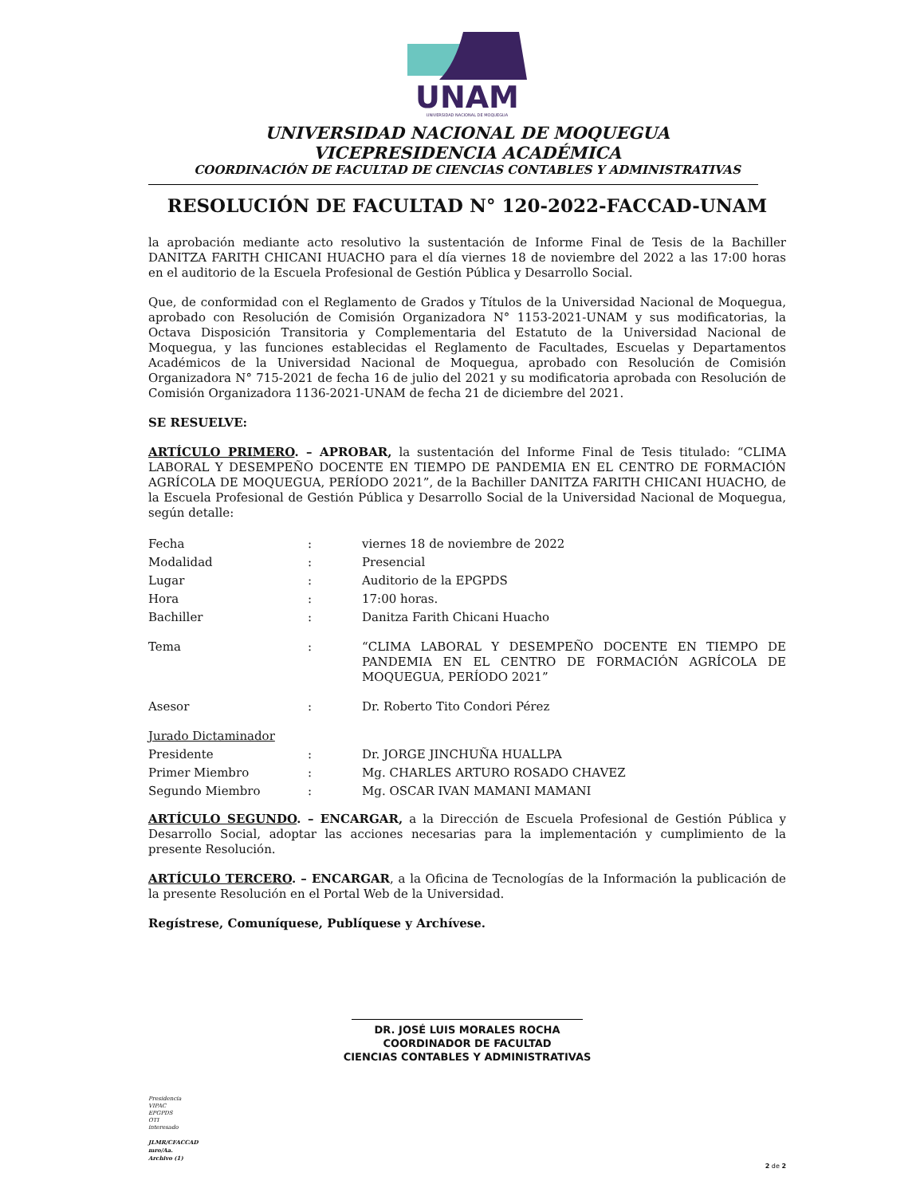UNAM
UNIVERSIDAD NACIONAL DE MOQUEGUA
UNIVERSIDAD NACIONAL DE MOQUEGUA
VICEPRESIDENCIA ACADÉMICA
COORDINACIÓN DE FACULTAD DE CIENCIAS CONTABLES Y ADMINISTRATIVAS
RESOLUCIÓN DE FACULTAD N° 120-2022-FACCAD-UNAM
la aprobación mediante acto resolutivo la sustentación de Informe Final de Tesis de la Bachiller DANITZA FARITH CHICANI HUACHO para el día viernes 18 de noviembre del 2022 a las 17:00 horas en el auditorio de la Escuela Profesional de Gestión Pública y Desarrollo Social.
Que, de conformidad con el Reglamento de Grados y Títulos de la Universidad Nacional de Moquegua, aprobado con Resolución de Comisión Organizadora N° 1153-2021-UNAM y sus modificatorias, la Octava Disposición Transitoria y Complementaria del Estatuto de la Universidad Nacional de Moquegua, y las funciones establecidas el Reglamento de Facultades, Escuelas y Departamentos Académicos de la Universidad Nacional de Moquegua, aprobado con Resolución de Comisión Organizadora N° 715-2021 de fecha 16 de julio del 2021 y su modificatoria aprobada con Resolución de Comisión Organizadora 1136-2021-UNAM de fecha 21 de diciembre del 2021.
SE RESUELVE:
ARTÍCULO PRIMERO. – APROBAR, la sustentación del Informe Final de Tesis titulado: “CLIMA LABORAL Y DESEMPEÑO DOCENTE EN TIEMPO DE PANDEMIA EN EL CENTRO DE FORMACIÓN AGRÍCOLA DE MOQUEGUA, PERÍODO 2021”, de la Bachiller DANITZA FARITH CHICANI HUACHO, de la Escuela Profesional de Gestión Pública y Desarrollo Social de la Universidad Nacional de Moquegua, según detalle:
| Fecha | : | viernes 18 de noviembre de 2022 |
| Modalidad | : | Presencial |
| Lugar | : | Auditorio de la EPGPDS |
| Hora | : | 17:00 horas. |
| Bachiller | : | Danitza Farith Chicani Huacho |
| Tema | : | “CLIMA LABORAL Y DESEMPEÑO DOCENTE EN TIEMPO DE PANDEMIA EN EL CENTRO DE FORMACIÓN AGRÍCOLA DE MOQUEGUA, PERÍODO 2021” |
| Asesor | : | Dr. Roberto Tito Condori Pérez |
| Jurado Dictaminador | | |
| Presidente | : | Dr. JORGE JINCHUÑA HUALLPA |
| Primer Miembro | : | Mg. CHARLES ARTURO ROSADO CHAVEZ |
| Segundo Miembro | : | Mg. OSCAR IVAN MAMANI MAMANI |
ARTÍCULO SEGUNDO. – ENCARGAR, a la Dirección de Escuela Profesional de Gestión Pública y Desarrollo Social, adoptar las acciones necesarias para la implementación y cumplimiento de la presente Resolución.
ARTÍCULO TERCERO. – ENCARGAR, a la Oficina de Tecnologías de la Información la publicación de la presente Resolución en el Portal Web de la Universidad.
Regístrese, Comuníquese, Publíquese y Archívese.
DR. JOSÉ LUIS MORALES ROCHA
COORDINADOR DE FACULTAD
CIENCIAS CONTABLES Y ADMINISTRATIVAS
Presidencia
VIPAC
EPGPDS
OTI
interesado
JLMR/CFACCAD
mro/Aa.
Archivo (1)
2 de 2